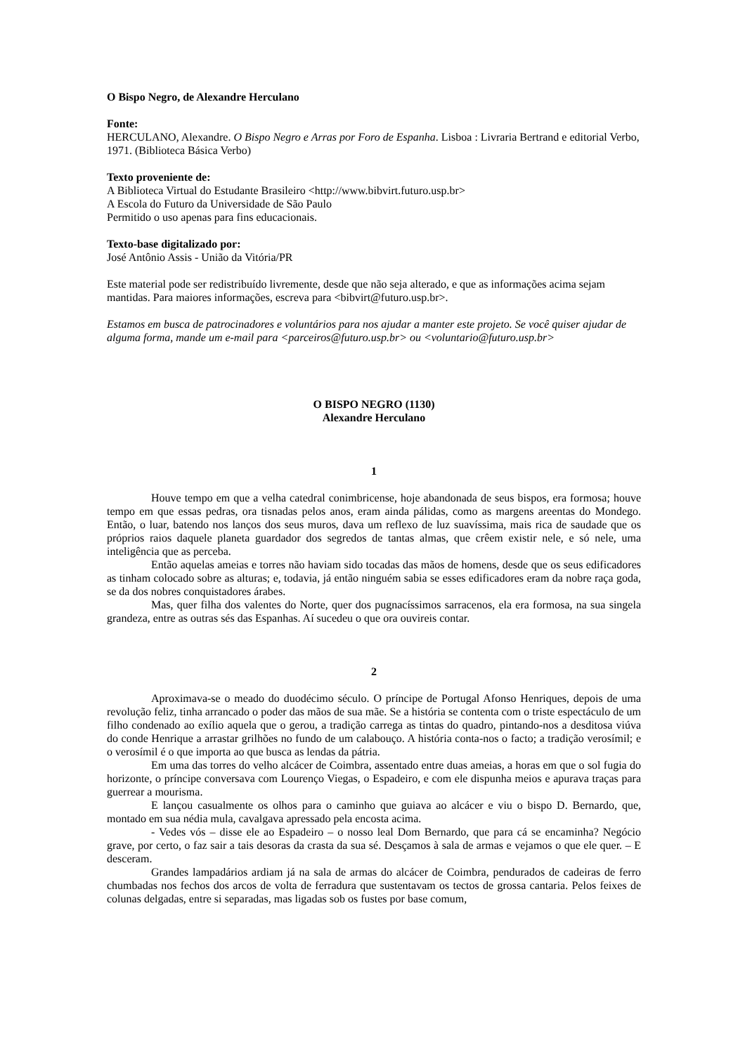O Bispo Negro, de Alexandre Herculano
Fonte:
HERCULANO, Alexandre. O Bispo Negro e Arras por Foro de Espanha. Lisboa : Livraria Bertrand e editorial Verbo, 1971. (Biblioteca Básica Verbo)
Texto proveniente de:
A Biblioteca Virtual do Estudante Brasileiro <http://www.bibvirt.futuro.usp.br>
A Escola do Futuro da Universidade de São Paulo
Permitido o uso apenas para fins educacionais.
Texto-base digitalizado por:
José Antônio Assis - União da Vitória/PR
Este material pode ser redistribuído livremente, desde que não seja alterado, e que as informações acima sejam mantidas. Para maiores informações, escreva para <bibvirt@futuro.usp.br>.
Estamos em busca de patrocinadores e voluntários para nos ajudar a manter este projeto. Se você quiser ajudar de alguma forma, mande um e-mail para <parceiros@futuro.usp.br> ou <voluntario@futuro.usp.br>
O BISPO NEGRO (1130)
Alexandre Herculano
1
Houve tempo em que a velha catedral conimbricense, hoje abandonada de seus bispos, era formosa; houve tempo em que essas pedras, ora tisnadas pelos anos, eram ainda pálidas, como as margens areentas do Mondego. Então, o luar, batendo nos lanços dos seus muros, dava um reflexo de luz suavíssima, mais rica de saudade que os próprios raios daquele planeta guardador dos segredos de tantas almas, que crêem existir nele, e só nele, uma inteligência que as perceba.
Então aquelas ameias e torres não haviam sido tocadas das mãos de homens, desde que os seus edificadores as tinham colocado sobre as alturas; e, todavia, já então ninguém sabia se esses edificadores eram da nobre raça goda, se da dos nobres conquistadores árabes.
Mas, quer filha dos valentes do Norte, quer dos pugnacíssimos sarracenos, ela era formosa, na sua singela grandeza, entre as outras sés das Espanhas. Aí sucedeu o que ora ouvireis contar.
2
Aproximava-se o meado do duodécimo século. O príncipe de Portugal Afonso Henriques, depois de uma revolução feliz, tinha arrancado o poder das mãos de sua mãe. Se a história se contenta com o triste espectáculo de um filho condenado ao exílio aquela que o gerou, a tradição carrega as tintas do quadro, pintando-nos a desditosa viúva do conde Henrique a arrastar grilhões no fundo de um calabouço. A história conta-nos o facto; a tradição verosímil; e o verosímil é o que importa ao que busca as lendas da pátria.
Em uma das torres do velho alcácer de Coimbra, assentado entre duas ameias, a horas em que o sol fugia do horizonte, o príncipe conversava com Lourenço Viegas, o Espadeiro, e com ele dispunha meios e apurava traças para guerrear a mourisma.
E lançou casualmente os olhos para o caminho que guiava ao alcácer e viu o bispo D. Bernardo, que, montado em sua nédia mula, cavalgava apressado pela encosta acima.
- Vedes vós – disse ele ao Espadeiro – o nosso leal Dom Bernardo, que para cá se encaminha? Negócio grave, por certo, o faz sair a tais desoras da crasta da sua sé. Desçamos à sala de armas e vejamos o que ele quer. – E desceram.
Grandes lampadários ardiam já na sala de armas do alcácer de Coimbra, pendurados de cadeiras de ferro chumbadas nos fechos dos arcos de volta de ferradura que sustentavam os tectos de grossa cantaria. Pelos feixes de colunas delgadas, entre si separadas, mas ligadas sob os fustes por base comum,